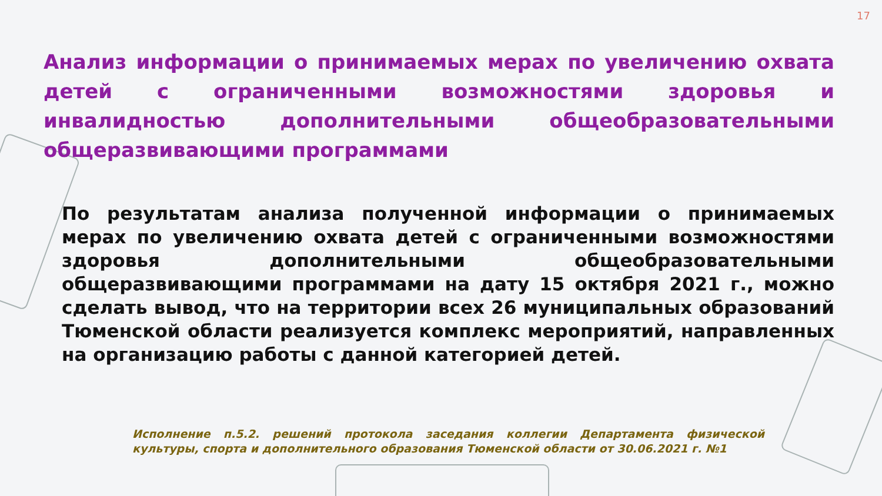17
Анализ информации о принимаемых мерах по увеличению охвата детей с ограниченными возможностями здоровья и инвалидностью дополнительными общеобразовательными общеразвивающими программами
По результатам анализа полученной информации о принимаемых мерах по увеличению охвата детей с ограниченными возможностями здоровья дополнительными общеобразовательными общеразвивающими программами на дату 15 октября 2021 г., можно сделать вывод, что на территории всех 26 муниципальных образований Тюменской области реализуется комплекс мероприятий, направленных на организацию работы с данной категорией детей.
Исполнение п.5.2. решений протокола заседания коллегии Департамента физической культуры, спорта и дополнительного образования Тюменской области от 30.06.2021 г. №1